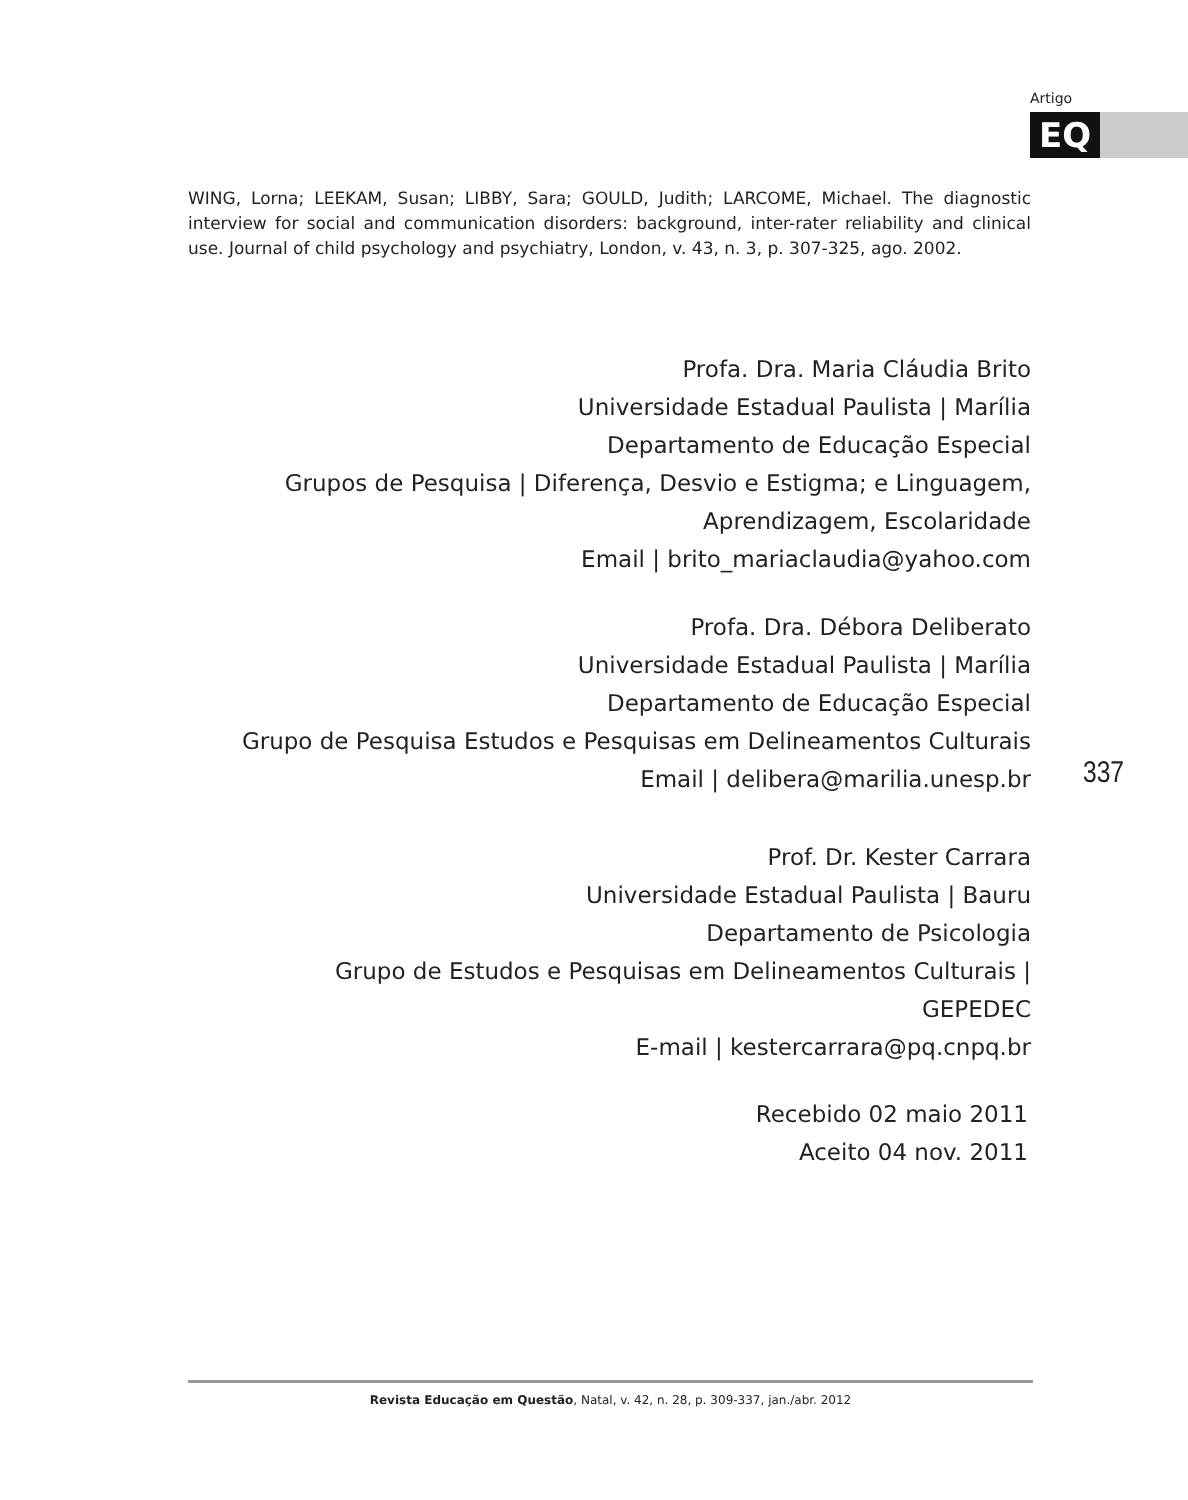Artigo
EQ
WING, Lorna; LEEKAM, Susan; LIBBY, Sara; GOULD, Judith; LARCOME, Michael. The diagnostic interview for social and communication disorders: background, inter-rater reliability and clinical use. Journal of child psychology and psychiatry, London, v. 43, n. 3, p. 307-325, ago. 2002.
Profa. Dra. Maria Cláudia Brito
Universidade Estadual Paulista | Marília
Departamento de Educação Especial
Grupos de Pesquisa | Diferença, Desvio e Estigma; e Linguagem,
Aprendizagem, Escolaridade
Email | brito_mariaclaudia@yahoo.com
Profa. Dra. Débora Deliberato
Universidade Estadual Paulista | Marília
Departamento de Educação Especial
Grupo de Pesquisa Estudos e Pesquisas em Delineamentos Culturais
Email | delibera@marilia.unesp.br
337
Prof. Dr. Kester Carrara
Universidade Estadual Paulista | Bauru
Departamento de Psicologia
Grupo de Estudos e Pesquisas em Delineamentos Culturais |
GEPEDEC
E-mail | kestercarrara@pq.cnpq.br
Recebido 02 maio 2011
Aceito 04 nov. 2011
Revista Educação em Questão, Natal, v. 42, n. 28, p. 309-337, jan./abr. 2012